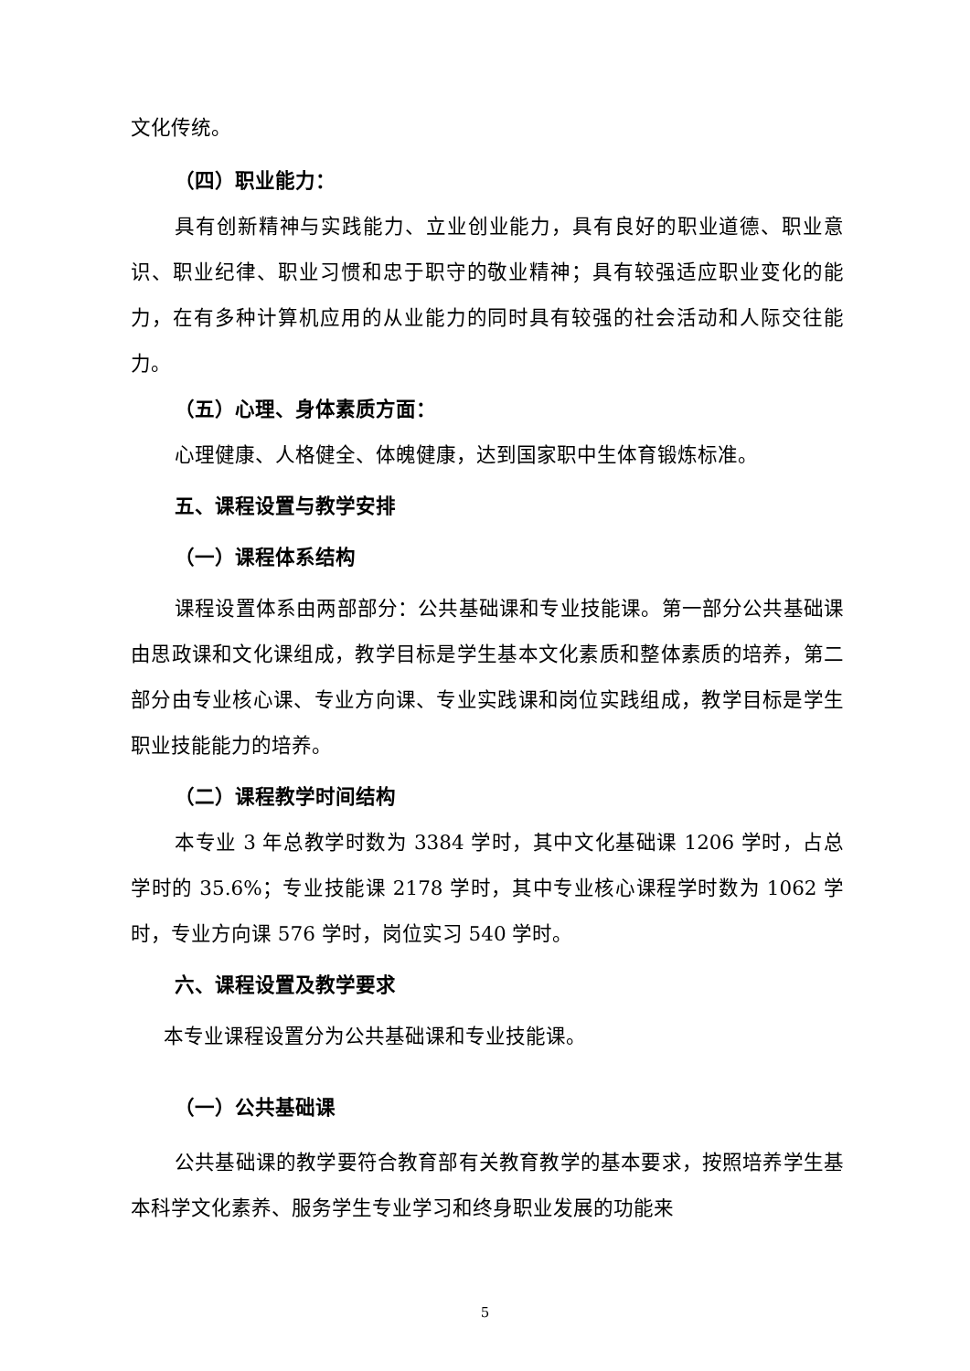文化传统。
（四）职业能力：
具有创新精神与实践能力、立业创业能力，具有良好的职业道德、职业意识、职业纪律、职业习惯和忠于职守的敬业精神；具有较强适应职业变化的能力，在有多种计算机应用的从业能力的同时具有较强的社会活动和人际交往能力。
（五）心理、身体素质方面：
心理健康、人格健全、体魄健康，达到国家职中生体育锻炼标准。
五、课程设置与教学安排
（一）课程体系结构
课程设置体系由两部部分：公共基础课和专业技能课。第一部分公共基础课由思政课和文化课组成，教学目标是学生基本文化素质和整体素质的培养，第二部分由专业核心课、专业方向课、专业实践课和岗位实践组成，教学目标是学生职业技能能力的培养。
（二）课程教学时间结构
本专业 3 年总教学时数为 3384 学时，其中文化基础课 1206 学时，占总学时的 35.6%；专业技能课 2178 学时，其中专业核心课程学时数为 1062 学时，专业方向课 576 学时，岗位实习 540 学时。
六、课程设置及教学要求
本专业课程设置分为公共基础课和专业技能课。
（一）公共基础课
公共基础课的教学要符合教育部有关教育教学的基本要求，按照培养学生基本科学文化素养、服务学生专业学习和终身职业发展的功能来
5